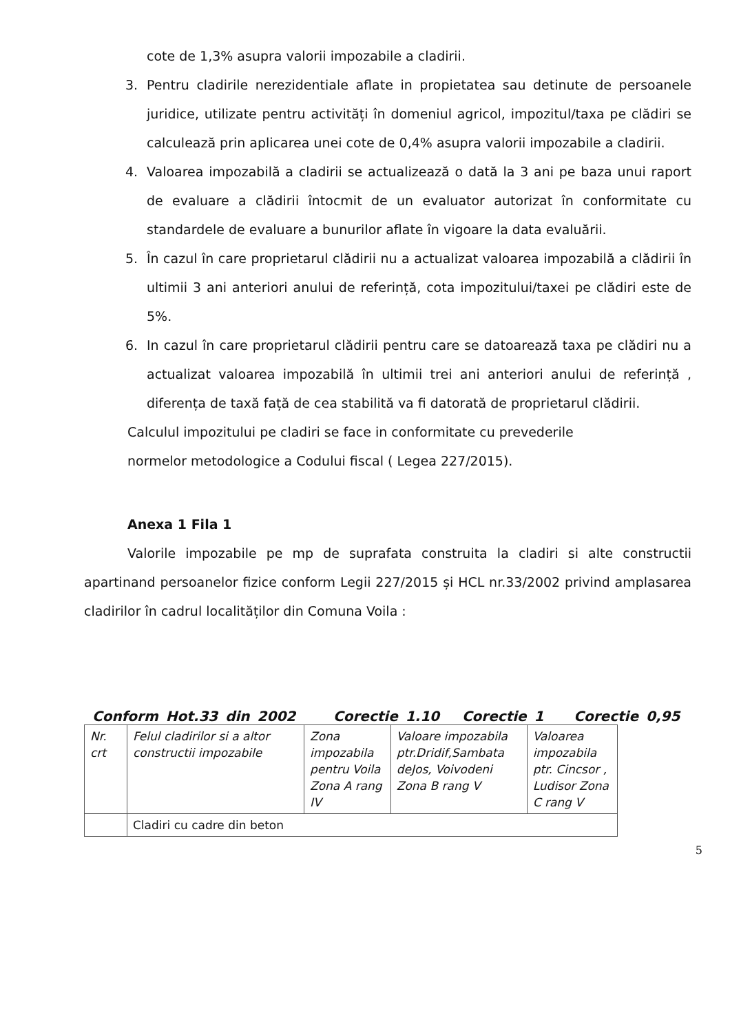cote de 1,3% asupra valorii impozabile a cladirii.
3. Pentru cladirile nerezidentiale aflate in propietatea sau detinute de persoanele juridice, utilizate pentru activități în domeniul agricol, impozitul/taxa pe clădiri se calculează prin aplicarea unei cote de 0,4% asupra valorii impozabile a cladirii.
4. Valoarea impozabilă a cladirii se actualizează o dată la 3 ani pe baza unui raport de evaluare a clădirii întocmit de un evaluator autorizat în conformitate cu standardele de evaluare a bunurilor aflate în vigoare la data evaluării.
5. În cazul în care proprietarul clădirii nu a actualizat valoarea impozabilă a clădirii în ultimii 3 ani anteriori anului de referință, cota impozitului/taxei pe clădiri este de 5%.
6. In cazul în care proprietarul clădirii pentru care se datoarează taxa pe clădiri nu a actualizat valoarea impozabilă în ultimii trei ani anteriori anului de referință , diferența de taxă față de cea stabilită va fi datorată de proprietarul clădirii.
Calculul impozitului pe cladiri se face in conformitate cu prevederile
normelor metodologice a Codului fiscal ( Legea 227/2015).
Anexa 1 Fila 1
Valorile impozabile pe mp de suprafata construita la cladiri si alte constructii apartinand persoanelor fizice conform Legii 227/2015 și HCL nr.33/2002 privind amplasarea cladirilor în cadrul localităților din Comuna Voila :
Conform Hot.33 din 2002 Corectie 1.10 Corectie 1 Corectie 0,95
| Nr. crt | Felul cladirilor si a altor constructii impozabile | Zona impozabila pentru Voila Zona A rang IV | Valoare impozabila ptr.Dridif,Sambata deJos, Voivodeni Zona B rang V | Valoarea impozabila ptr. Cincsor , Ludisor Zona C rang V |
| | Cladiri cu cadre din beton | | | |
5